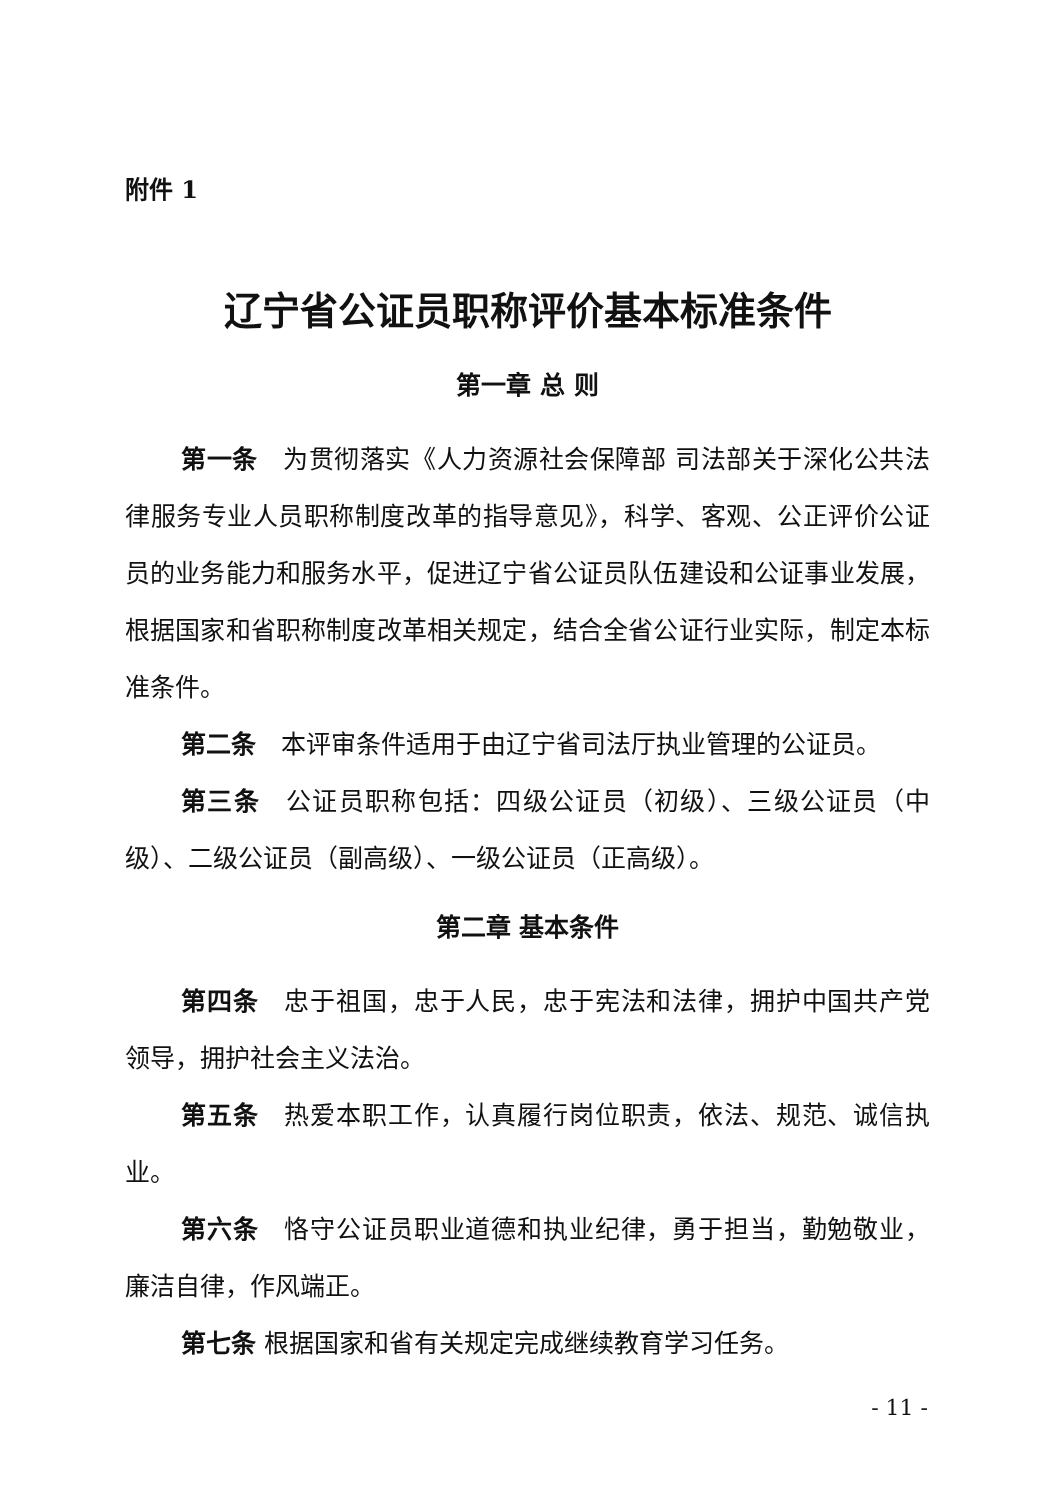附件 1
辽宁省公证员职称评价基本标准条件
第一章 总 则
第一条　为贯彻落实《人力资源社会保障部 司法部关于深化公共法律服务专业人员职称制度改革的指导意见》，科学、客观、公正评价公证员的业务能力和服务水平，促进辽宁省公证员队伍建设和公证事业发展，根据国家和省职称制度改革相关规定，结合全省公证行业实际，制定本标准条件。
第二条　本评审条件适用于由辽宁省司法厅执业管理的公证员。
第三条　公证员职称包括：四级公证员（初级）、三级公证员（中级）、二级公证员（副高级）、一级公证员（正高级）。
第二章 基本条件
第四条　忠于祖国，忠于人民，忠于宪法和法律，拥护中国共产党领导，拥护社会主义法治。
第五条　热爱本职工作，认真履行岗位职责，依法、规范、诚信执业。
第六条　恪守公证员职业道德和执业纪律，勇于担当，勤勉敬业，廉洁自律，作风端正。
第七条 根据国家和省有关规定完成继续教育学习任务。
- 11 -